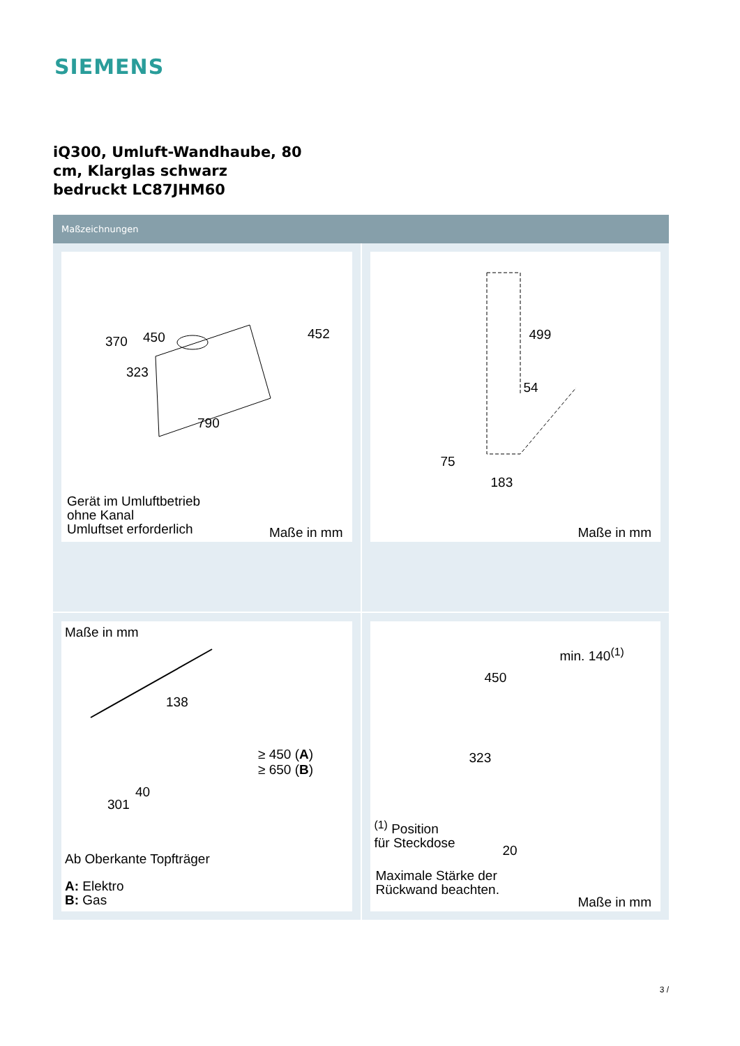SIEMENS
iQ300, Umluft-Wandhaube, 80 cm, Klarglas schwarz bedruckt LC87JHM60
Maßzeichnungen
370 450 452
323
790
Gerät im Umluftbetrieb
ohne Kanal
Umluftset erforderlich
Maße in mm
499
54
75
183
Maße in mm
Maße in mm
138
≥ 450 (A)
≥ 650 (B)
40
301
Ab Oberkante Topfträger
A: Elektro
B: Gas
min. 140<sup>(1)</sup>
450
323
20
<sup>(1)</sup> Position
für Steckdose
Maximale Stärke der
Rückwand beachten.
Maße in mm
3 /